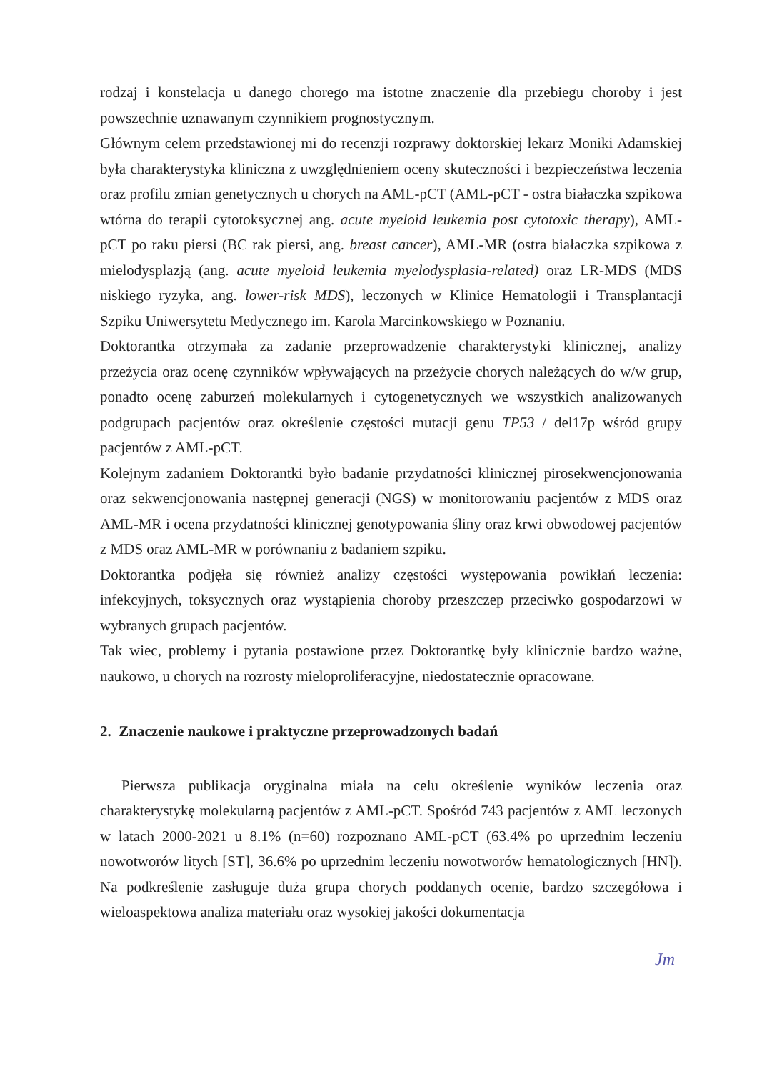rodzaj i konstelacja u danego chorego ma istotne znaczenie dla przebiegu choroby i jest powszechnie uznawanym czynnikiem prognostycznym.
Głównym celem przedstawionej mi do recenzji rozprawy doktorskiej lekarz Moniki Adamskiej była charakterystyka kliniczna z uwzględnieniem oceny skuteczności i bezpieczeństwa leczenia oraz profilu zmian genetycznych u chorych na AML-pCT (AML-pCT - ostra białaczka szpikowa wtórna do terapii cytotoksycznej ang. acute myeloid leukemia post cytotoxic therapy), AML-pCT po raku piersi (BC rak piersi, ang. breast cancer), AML-MR (ostra białaczka szpikowa z mielodysplazją (ang. acute myeloid leukemia myelodysplasia-related) oraz LR-MDS (MDS niskiego ryzyka, ang. lower-risk MDS), leczonych w Klinice Hematologii i Transplantacji Szpiku Uniwersytetu Medycznego im. Karola Marcinkowskiego w Poznaniu.
Doktorantka otrzymała za zadanie przeprowadzenie charakterystyki klinicznej, analizy przeżycia oraz ocenę czynników wpływających na przeżycie chorych należących do w/w grup, ponadto ocenę zaburzeń molekularnych i cytogenetycznych we wszystkich analizowanych podgrupach pacjentów oraz określenie częstości mutacji genu TP53 / del17p wśród grupy pacjentów z AML-pCT.
Kolejnym zadaniem Doktorantki było badanie przydatności klinicznej pirosekwencjonowania oraz sekwencjonowania następnej generacji (NGS) w monitorowaniu pacjentów z MDS oraz AML-MR i ocena przydatności klinicznej genotypowania śliny oraz krwi obwodowej pacjentów z MDS oraz AML-MR w porównaniu z badaniem szpiku.
Doktorantka podjęła się również analizy częstości występowania powikłań leczenia: infekcyjnych, toksycznych oraz wystąpienia choroby przeszczep przeciwko gospodarzowi w wybranych grupach pacjentów.
Tak wiec, problemy i pytania postawione przez Doktorantkę były klinicznie bardzo ważne, naukowo, u chorych na rozrosty mieloproliferacyjne, niedostatecznie opracowane.
2. Znaczenie naukowe i praktyczne przeprowadzonych badań
Pierwsza publikacja oryginalna miała na celu określenie wyników leczenia oraz charakterystykę molekularną pacjentów z AML-pCT. Spośród 743 pacjentów z AML leczonych w latach 2000-2021 u 8.1% (n=60) rozpoznano AML-pCT (63.4% po uprzednim leczeniu nowotworów litych [ST], 36.6% po uprzednim leczeniu nowotworów hematologicznych [HN]). Na podkreślenie zasługuje duża grupa chorych poddanych ocenie, bardzo szczegółowa i wieloaspektowa analiza materiału oraz wysokiej jakości dokumentacja
Jm